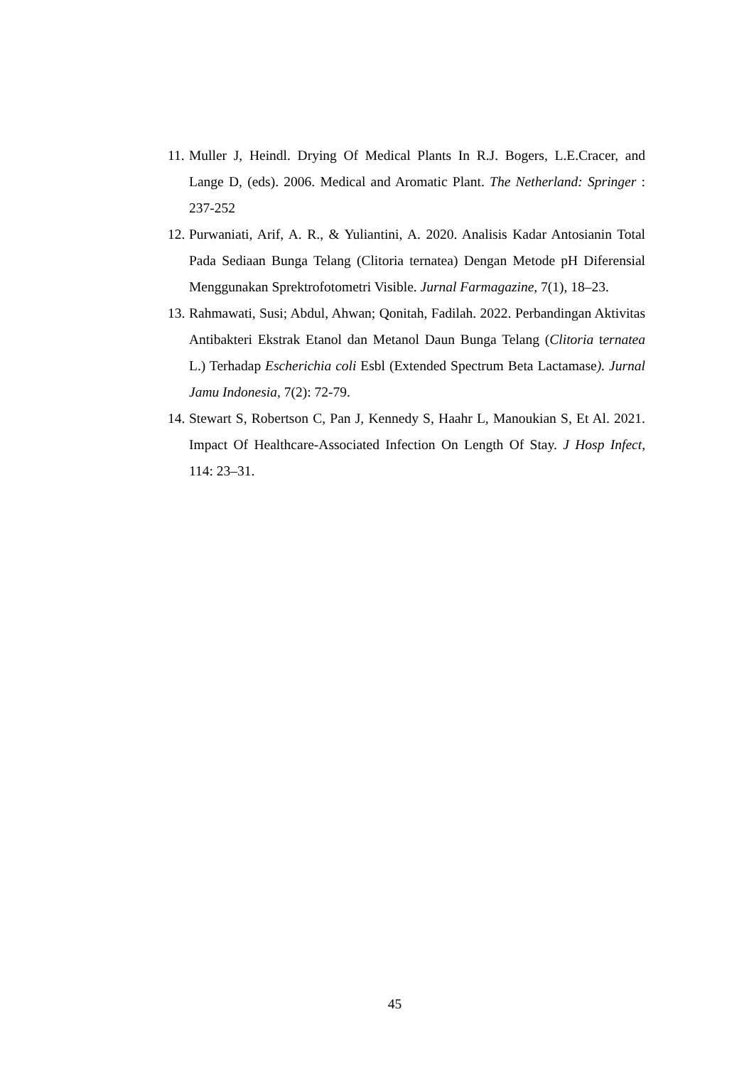11. Muller J, Heindl. Drying Of Medical Plants In R.J. Bogers, L.E.Cracer, and Lange D, (eds). 2006. Medical and Aromatic Plant. The Netherland: Springer : 237-252
12. Purwaniati, Arif, A. R., & Yuliantini, A. 2020. Analisis Kadar Antosianin Total Pada Sediaan Bunga Telang (Clitoria ternatea) Dengan Metode pH Diferensial Menggunakan Sprektrofotometri Visible. Jurnal Farmagazine, 7(1), 18–23.
13. Rahmawati, Susi; Abdul, Ahwan; Qonitah, Fadilah. 2022. Perbandingan Aktivitas Antibakteri Ekstrak Etanol dan Metanol Daun Bunga Telang (Clitoria ternatea L.) Terhadap Escherichia coli Esbl (Extended Spectrum Beta Lactamase). Jurnal Jamu Indonesia, 7(2): 72-79.
14. Stewart S, Robertson C, Pan J, Kennedy S, Haahr L, Manoukian S, Et Al. 2021. Impact Of Healthcare-Associated Infection On Length Of Stay. J Hosp Infect, 114: 23–31.
45